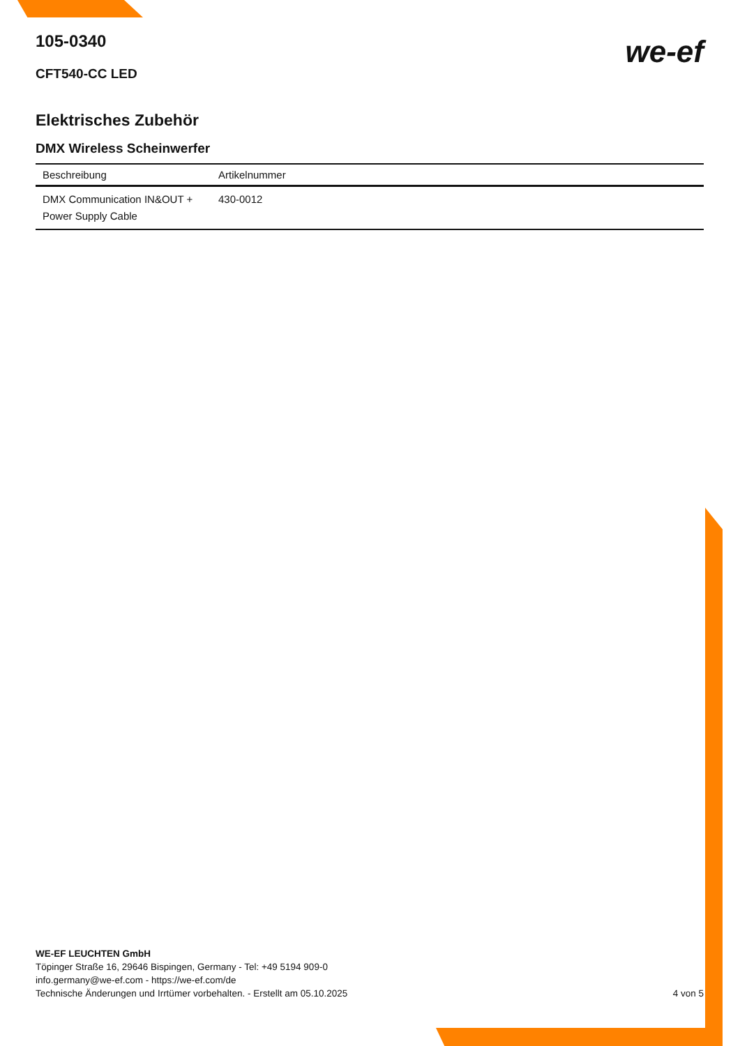105-0340
CFT540-CC LED
we-ef
Elektrisches Zubehör
DMX Wireless Scheinwerfer
| Beschreibung | Artikelnummer |
| --- | --- |
| DMX Communication IN&OUT + Power Supply Cable | 430-0012 |
WE-EF LEUCHTEN GmbH
Töpinger Straße 16, 29646 Bispingen, Germany - Tel: +49 5194 909-0
info.germany@we-ef.com - https://we-ef.com/de
Technische Änderungen und Irrtümer vorbehalten. - Erstellt am 05.10.2025 4 von 5